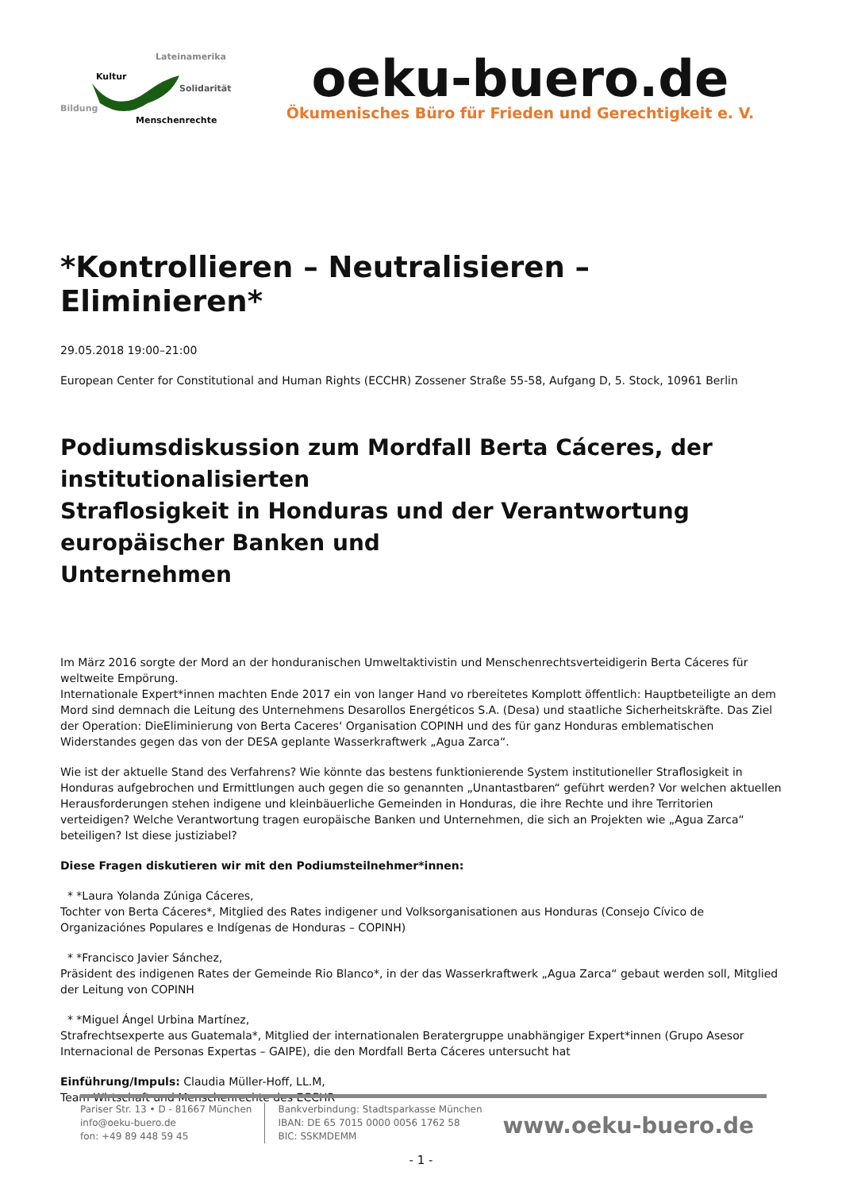Lateinamerika
Kultur
Solidarität
Bildung
Menschenrechte
oeku-buero.de
Ökumenisches Büro für Frieden und Gerechtigkeit e. V.
*Kontrollieren – Neutralisieren – Eliminieren*
29.05.2018 19:00–21:00
European Center for Constitutional and Human Rights (ECCHR) Zossener Straße 55-58, Aufgang D, 5. Stock, 10961 Berlin
Podiumsdiskussion zum Mordfall Berta Cáceres, der institutionalisierten
Straflosigkeit in Honduras und der Verantwortung europäischer Banken und
Unternehmen
Im März 2016 sorgte der Mord an der honduranischen Umweltaktivistin und Menschenrechtsverteidigerin Berta Cáceres für weltweite Empörung.
Internationale Expert*innen machten Ende 2017 ein von langer Hand vo rbereitetes Komplott öffentlich: Hauptbeteiligte an dem Mord sind demnach die Leitung des Unternehmens Desarollos Energéticos S.A. (Desa) und staatliche Sicherheitskräfte. Das Ziel der Operation: DieEliminierung von Berta Caceres‘ Organisation COPINH und des für ganz Honduras emblematischen Widerstandes gegen das von der DESA geplante Wasserkraftwerk „Agua Zarca“.
Wie ist der aktuelle Stand des Verfahrens? Wie könnte das bestens funktionierende System institutioneller Straflosigkeit in Honduras aufgebrochen und Ermittlungen auch gegen die so genannten „Unantastbaren“ geführt werden? Vor welchen aktuellen Herausforderungen stehen indigene und kleinbäuerliche Gemeinden in Honduras, die ihre Rechte und ihre Territorien verteidigen? Welche Verantwortung tragen europäische Banken und Unternehmen, die sich an Projekten wie „Agua Zarca“ beteiligen? Ist diese justiziabel?
Diese Fragen diskutieren wir mit den Podiumsteilnehmer*innen:
* *Laura Yolanda Zúniga Cáceres,
Tochter von Berta Cáceres*, Mitglied des Rates indigener und Volksorganisationen aus Honduras (Consejo Cívico de Organizaciónes Populares e Indígenas de Honduras – COPINH)
* *Francisco Javier Sánchez,
Präsident des indigenen Rates der Gemeinde Rio Blanco*, in der das Wasserkraftwerk „Agua Zarca“ gebaut werden soll, Mitglied der Leitung von COPINH
* *Miguel Ángel Urbina Martínez,
Strafrechtsexperte aus Guatemala*, Mitglied der internationalen Beratergruppe unabhängiger Expert*innen (Grupo Asesor Internacional de Personas Expertas – GAIPE), die den Mordfall Berta Cáceres untersucht hat
Einführung/Impuls: Claudia Müller-Hoff, LL.M,
Team Wirtschaft und Menschenrechte des ECCHR
- 1 -
Pariser Str. 13 • D - 81667 München
info@oeku-buero.de
fon: +49 89 448 59 45
Bankverbindung: Stadtsparkasse München
IBAN: DE 65 7015 0000 0056 1762 58
BIC: SSKMDEMM
www.oeku-buero.de